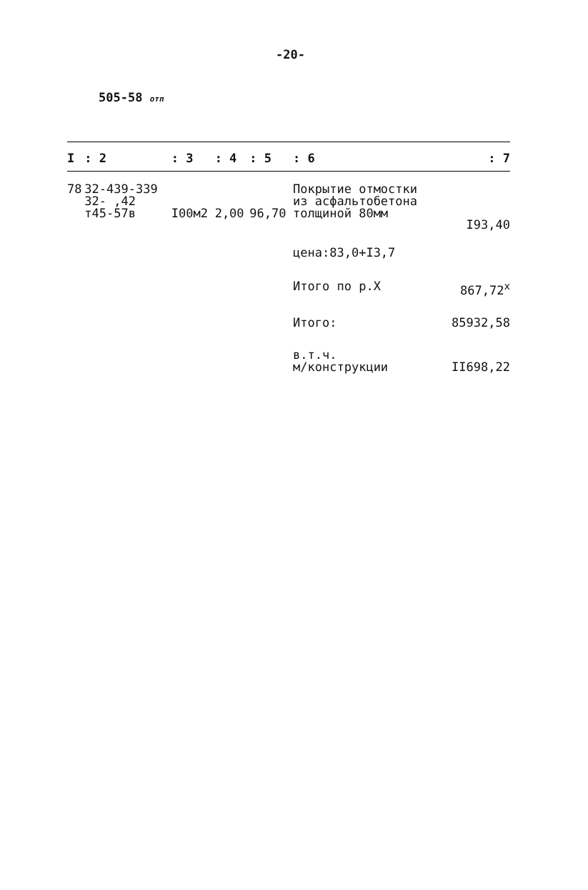-20-
505-58 отп
| I | : 2 | : 3 | : 4 | : 5 | : 6 | : 7 |
| --- | --- | --- | --- | --- | --- | --- |
| 78 | 32-439-339 32- ,42 т45-57в | I00м2 | 2,00 | 96,70 | Покрытие отмостки из асфальтобетона толщиной 80мм | I93,40 |
| | | | | | цена:83,0+I3,7 | |
| | | | | | Итого по р.X | 867,72<sup>x</sup> |
| | | | | | Итого: | 85932,58 |
| | | | | | в.т.ч. м/конструкции | II698,22 |